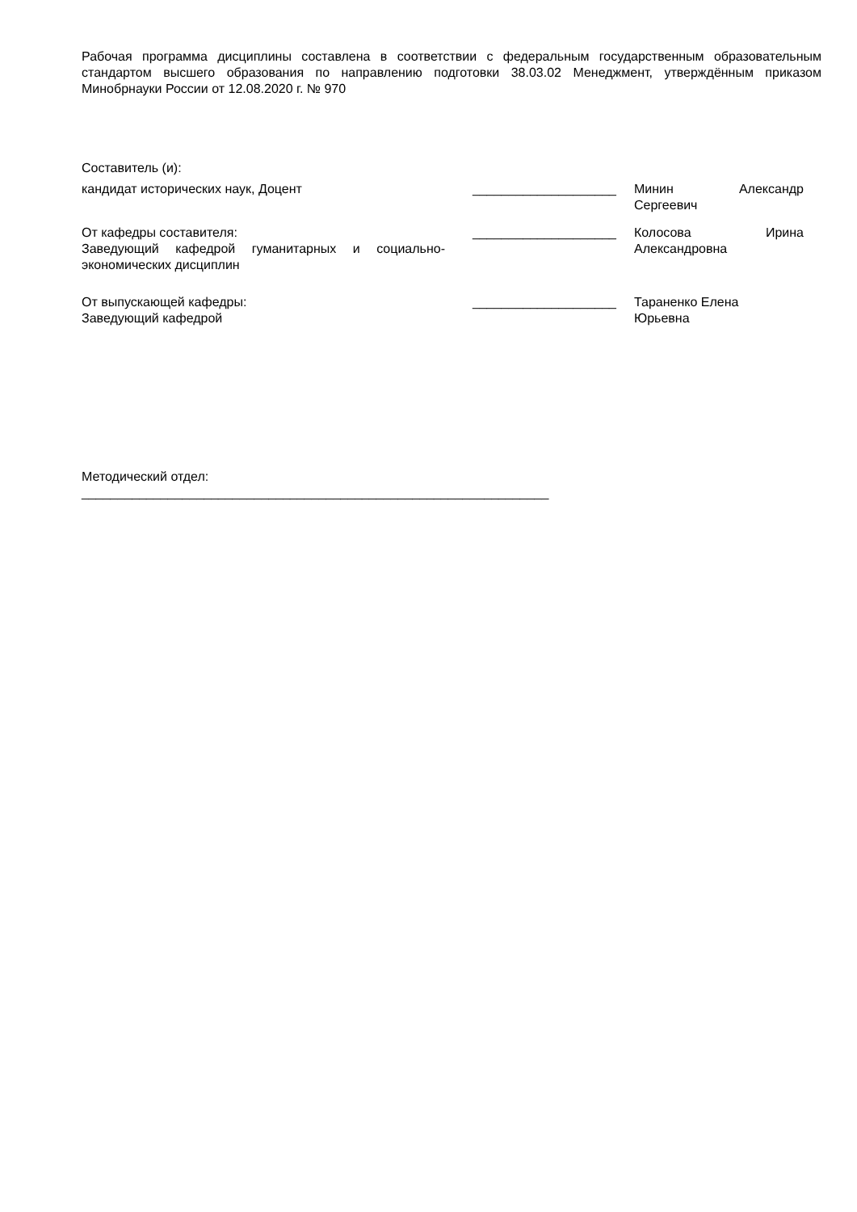Рабочая программа дисциплины составлена в соответствии с федеральным государственным образовательным стандартом высшего образования по направлению подготовки 38.03.02 Менеджмент, утверждённым приказом Минобрнауки России от 12.08.2020 г. № 970
Составитель (и):
кандидат исторических наук, Доцент ____________________ Минин Александр Сергеевич
От кафедры составителя:
Заведующий кафедрой гуманитарных и социально-экономических дисциплин
____________________ Колосова Ирина Александровна
От выпускающей кафедры:
Заведующий кафедрой
____________________ Тараненко Елена
Юрьевна
Методический отдел:
_________________________________________________________________